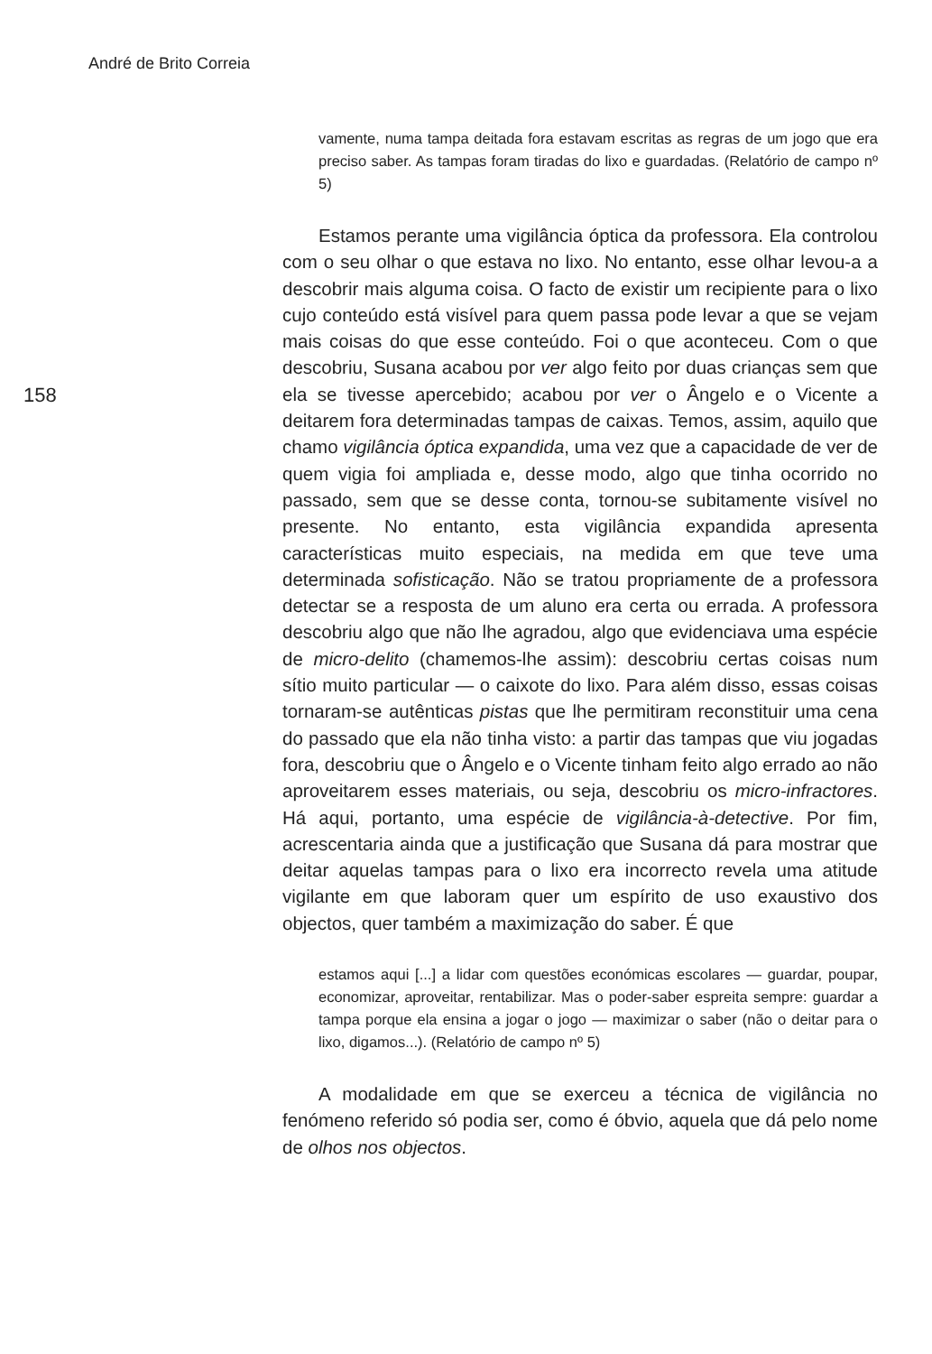André de Brito Correia
158
vamente, numa tampa deitada fora estavam escritas as regras de um jogo que era preciso saber. As tampas foram tiradas do lixo e guardadas. (Relatório de campo nº 5)
Estamos perante uma vigilância óptica da professora. Ela controlou com o seu olhar o que estava no lixo. No entanto, esse olhar levou-a a descobrir mais alguma coisa. O facto de existir um recipiente para o lixo cujo conteúdo está visível para quem passa pode levar a que se vejam mais coisas do que esse conteúdo. Foi o que aconteceu. Com o que descobriu, Susana acabou por ver algo feito por duas crianças sem que ela se tivesse apercebido; acabou por ver o Ângelo e o Vicente a deitarem fora determinadas tampas de caixas. Temos, assim, aquilo que chamo vigilância óptica expandida, uma vez que a capacidade de ver de quem vigia foi ampliada e, desse modo, algo que tinha ocorrido no passado, sem que se desse conta, tornou-se subitamente visível no presente. No entanto, esta vigilância expandida apresenta características muito especiais, na medida em que teve uma determinada sofisticação. Não se tratou propriamente de a professora detectar se a resposta de um aluno era certa ou errada. A professora descobriu algo que não lhe agradou, algo que evidenciava uma espécie de micro-delito (chamemos-lhe assim): descobriu certas coisas num sítio muito particular — o caixote do lixo. Para além disso, essas coisas tornaram-se autênticas pistas que lhe permitiram reconstituir uma cena do passado que ela não tinha visto: a partir das tampas que viu jogadas fora, descobriu que o Ângelo e o Vicente tinham feito algo errado ao não aproveitarem esses materiais, ou seja, descobriu os micro-infractores. Há aqui, portanto, uma espécie de vigilância-à-detective. Por fim, acrescentaria ainda que a justificação que Susana dá para mostrar que deitar aquelas tampas para o lixo era incorrecto revela uma atitude vigilante em que laboram quer um espírito de uso exaustivo dos objectos, quer também a maximização do saber. É que
estamos aqui [...] a lidar com questões económicas escolares — guardar, poupar, economizar, aproveitar, rentabilizar. Mas o poder-saber espreita sempre: guardar a tampa porque ela ensina a jogar o jogo — maximizar o saber (não o deitar para o lixo, digamos...). (Relatório de campo nº 5)
A modalidade em que se exerceu a técnica de vigilância no fenómeno referido só podia ser, como é óbvio, aquela que dá pelo nome de olhos nos objectos.